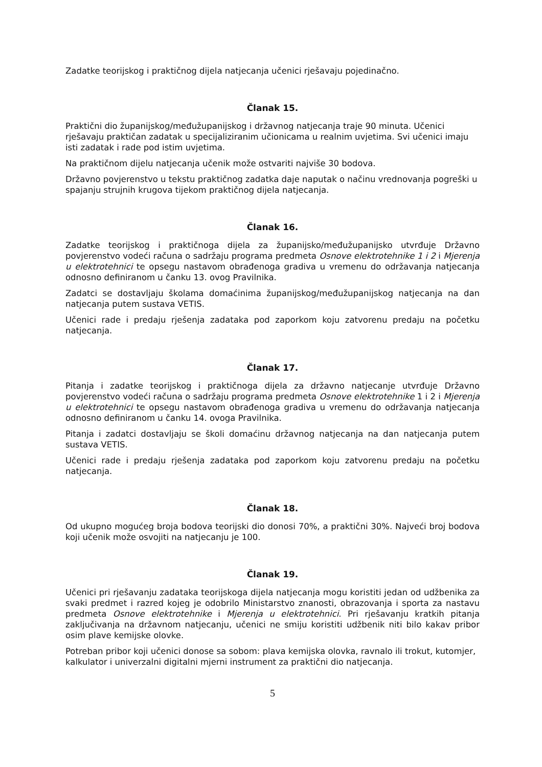Zadatke teorijskog i praktičnog dijela natjecanja učenici rješavaju pojedinačno.
Članak 15.
Praktični dio županijskog/međužupanijskog i državnog natjecanja traje 90 minuta. Učenici rješavaju praktičan zadatak u specijaliziranim učionicama u realnim uvjetima. Svi učenici imaju isti zadatak i rade pod istim uvjetima.
Na praktičnom dijelu natjecanja učenik može ostvariti najviše 30 bodova.
Državno povjerenstvo u tekstu praktičnog zadatka daje naputak o načinu vrednovanja pogreški u spajanju strujnih krugova tijekom praktičnog dijela natjecanja.
Članak 16.
Zadatke teorijskog i praktičnoga dijela za županijsko/međužupanijsko utvrđuje Državno povjerenstvo vodeći računa o sadržaju programa predmeta Osnove elektrotehnike 1 i 2 i Mjerenja u elektrotehnici te opsegu nastavom obrađenoga gradiva u vremenu do održavanja natjecanja odnosno definiranom u čanku 13. ovog Pravilnika.
Zadatci se dostavljaju školama domaćinima županijskog/međužupanijskog natjecanja na dan natjecanja putem sustava VETIS.
Učenici rade i predaju rješenja zadataka pod zaporkom koju zatvorenu predaju na početku natjecanja.
Članak 17.
Pitanja i zadatke teorijskog i praktičnoga dijela za državno natjecanje utvrđuje Državno povjerenstvo vodeći računa o sadržaju programa predmeta Osnove elektrotehnike 1 i 2 i Mjerenja u elektrotehnici te opsegu nastavom obrađenoga gradiva u vremenu do održavanja natjecanja odnosno definiranom u čanku 14. ovoga Pravilnika.
Pitanja i zadatci dostavljaju se školi domaćinu državnog natjecanja na dan natjecanja putem sustava VETIS.
Učenici rade i predaju rješenja zadataka pod zaporkom koju zatvorenu predaju na početku natjecanja.
Članak 18.
Od ukupno mogućeg broja bodova teorijski dio donosi 70%, a praktični 30%. Najveći broj bodova koji učenik može osvojiti na natjecanju je 100.
Članak 19.
Učenici pri rješavanju zadataka teorijskoga dijela natjecanja mogu koristiti jedan od udžbenika za svaki predmet i razred kojeg je odobrilo Ministarstvo znanosti, obrazovanja i sporta za nastavu predmeta Osnove elektrotehnike i Mjerenja u elektrotehnici. Pri rješavanju kratkih pitanja zaključivanja na državnom natjecanju, učenici ne smiju koristiti udžbenik niti bilo kakav pribor osim plave kemijske olovke.
Potreban pribor koji učenici donose sa sobom: plava kemijska olovka, ravnalo ili trokut, kutomjer, kalkulator i univerzalni digitalni mjerni instrument za praktični dio natjecanja.
5